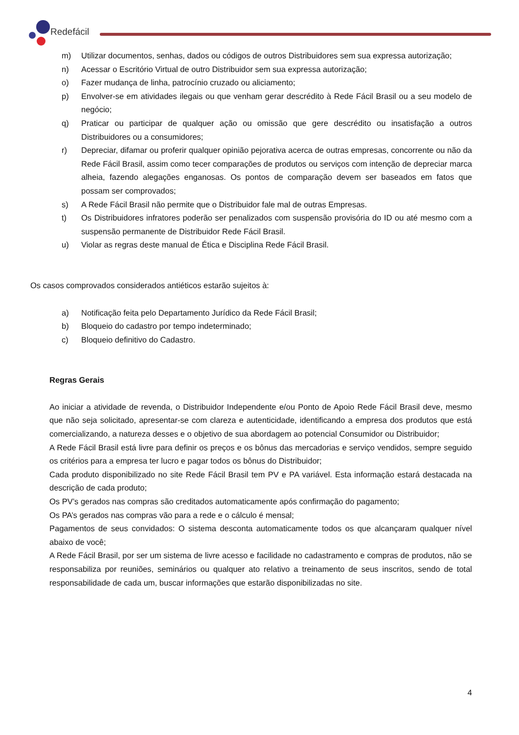Redefácil
m) Utilizar documentos, senhas, dados ou códigos de outros Distribuidores sem sua expressa autorização;
n) Acessar o Escritório Virtual de outro Distribuidor sem sua expressa autorização;
o) Fazer mudança de linha, patrocínio cruzado ou aliciamento;
p) Envolver-se em atividades ilegais ou que venham gerar descrédito à Rede Fácil Brasil ou a seu modelo de negócio;
q) Praticar ou participar de qualquer ação ou omissão que gere descrédito ou insatisfação a outros Distribuidores ou a consumidores;
r) Depreciar, difamar ou proferir qualquer opinião pejorativa acerca de outras empresas, concorrente ou não da Rede Fácil Brasil, assim como tecer comparações de produtos ou serviços com intenção de depreciar marca alheia, fazendo alegações enganosas. Os pontos de comparação devem ser baseados em fatos que possam ser comprovados;
s) A Rede Fácil Brasil não permite que o Distribuidor fale mal de outras Empresas.
t) Os Distribuidores infratores poderão ser penalizados com suspensão provisória do ID ou até mesmo com a suspensão permanente de Distribuidor Rede Fácil Brasil.
u) Violar as regras deste manual de Ética e Disciplina Rede Fácil Brasil.
Os casos comprovados considerados antiéticos estarão sujeitos à:
a) Notificação feita pelo Departamento Jurídico da Rede Fácil Brasil;
b) Bloqueio do cadastro por tempo indeterminado;
c) Bloqueio definitivo do Cadastro.
Regras Gerais
Ao iniciar a atividade de revenda, o Distribuidor Independente e/ou Ponto de Apoio Rede Fácil Brasil deve, mesmo que não seja solicitado, apresentar-se com clareza e autenticidade, identificando a empresa dos produtos que está comercializando, a natureza desses e o objetivo de sua abordagem ao potencial Consumidor ou Distribuidor;
A Rede Fácil Brasil está livre para definir os preços e os bônus das mercadorias e serviço vendidos, sempre seguido os critérios para a empresa ter lucro e pagar todos os bônus do Distribuidor;
Cada produto disponibilizado no site Rede Fácil Brasil tem PV e PA variável. Esta informação estará destacada na descrição de cada produto;
Os PV’s gerados nas compras são creditados automaticamente após confirmação do pagamento;
Os PA’s gerados nas compras vão para a rede e o cálculo é mensal;
Pagamentos de seus convidados: O sistema desconta automaticamente todos os que alcançaram qualquer nível abaixo de você;
A Rede Fácil Brasil, por ser um sistema de livre acesso e facilidade no cadastramento e compras de produtos, não se responsabiliza por reuniões, seminários ou qualquer ato relativo a treinamento de seus inscritos, sendo de total responsabilidade de cada um, buscar informações que estarão disponibilizadas no site.
4